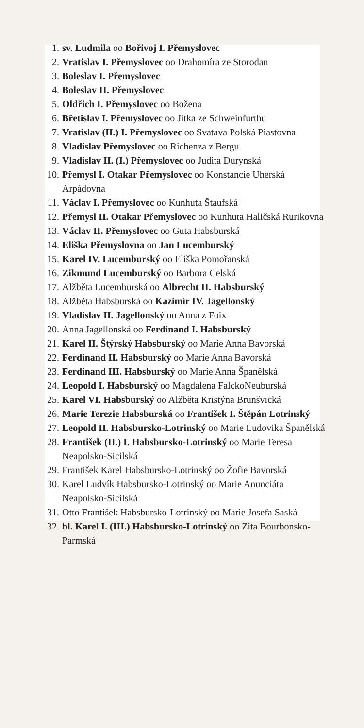1. sv. Ludmila oo Bořivoj I. Přemyslovec
2. Vratislav I. Přemyslovec oo Drahomíra ze Storodan
3. Boleslav I. Přemyslovec
4. Boleslav II. Přemyslovec
5. Oldřich I. Přemyslovec oo Božena
6. Břetislav I. Přemyslovec oo Jitka ze Schweinfurthu
7. Vratislav (II.) I. Přemyslovec oo Svatava Polská Piastovna
8. Vladislav Přemyslovec oo Richenza z Bergu
9. Vladislav II. (I.) Přemyslovec oo Judita Durynská
10. Přemysl I. Otakar Přemyslovec oo Konstancie Uherská Arpádovna
11. Václav I. Přemyslovec oo Kunhuta Štaufská
12. Přemysl II. Otakar Přemyslovec oo Kunhuta Haličská Rurikovna
13. Václav II. Přemyslovec oo Guta Habsburská
14. Eliška Přemyslovna oo Jan Lucemburský
15. Karel IV. Lucemburský oo Eliška Pomořanská
16. Zikmund Lucemburský oo Barbora Celská
17. Alžběta Lucemburská oo Albrecht II. Habsburský
18. Alžběta Habsburská oo Kazimír IV. Jagellonský
19. Vladislav II. Jagellonský oo Anna z Foix
20. Anna Jagellonská oo Ferdinand I. Habsburský
21. Karel II. Štýrský Habsburský oo Marie Anna Bavorská
22. Ferdinand II. Habsburský oo Marie Anna Bavorská
23. Ferdinand III. Habsburský oo Marie Anna Španělská
24. Leopold I. Habsburský oo Magdalena FalckoNeuburská
25. Karel VI. Habsburský oo Alžběta Kristýna Brunšvická
26. Marie Terezie Habsburská oo František I. Štěpán Lotrinský
27. Leopold II. Habsbursko-Lotrinský oo Marie Ludovika Španělská
28. František (II.) I. Habsbursko-Lotrinský oo Marie Teresa Neapolsko-Sicilská
29. František Karel Habsbursko-Lotrinský oo Žofie Bavorská
30. Karel Ludvík Habsbursko-Lotrinský oo Marie Anunciáta Neapolsko-Sicilská
31. Otto František Habsbursko-Lotrinský oo Marie Josefa Saská
32. bl. Karel I. (III.) Habsbursko-Lotrinský oo Zita Bourbonsko-Parmská